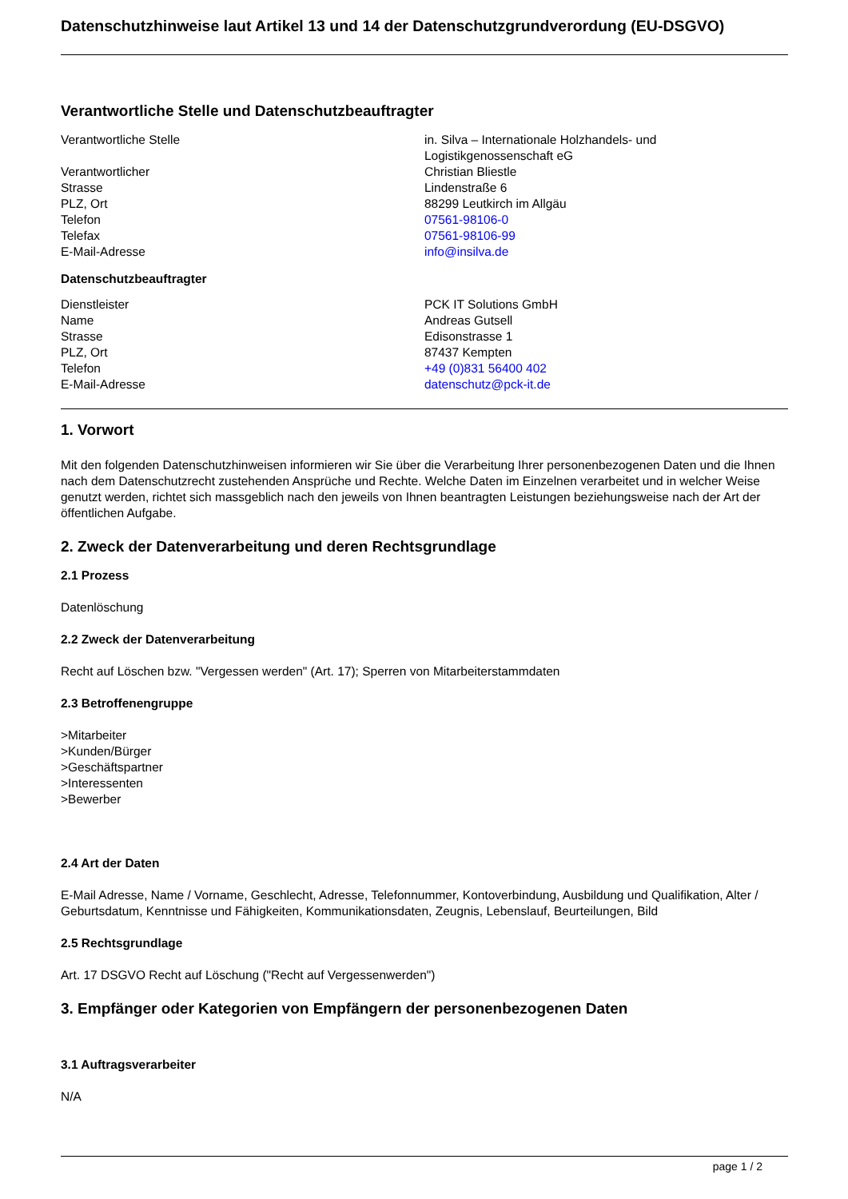Datenschutzhinweise laut Artikel 13 und 14 der Datenschutzgrundverordung (EU-DSGVO)
Verantwortliche Stelle und Datenschutzbeauftragter
| Verantwortliche Stelle | in. Silva – Internationale Holzhandels- und Logistikgenossenschaft eG |
| Verantwortlicher | Christian Bliestle |
| Strasse | Lindenstraße 6 |
| PLZ, Ort | 88299 Leutkirch im Allgäu |
| Telefon | 07561-98106-0 |
| Telefax | 07561-98106-99 |
| E-Mail-Adresse | info@insilva.de |
Datenschutzbeauftragter
| Dienstleister | PCK IT Solutions GmbH |
| Name | Andreas Gutsell |
| Strasse | Edisonstrasse 1 |
| PLZ, Ort | 87437 Kempten |
| Telefon | +49 (0)831 56400 402 |
| E-Mail-Adresse | datenschutz@pck-it.de |
1. Vorwort
Mit den folgenden Datenschutzhinweisen informieren wir Sie über die Verarbeitung Ihrer personenbezogenen Daten und die Ihnen nach dem Datenschutzrecht zustehenden Ansprüche und Rechte. Welche Daten im Einzelnen verarbeitet und in welcher Weise genutzt werden, richtet sich massgeblich nach den jeweils von Ihnen beantragten Leistungen beziehungsweise nach der Art der öffentlichen Aufgabe.
2. Zweck der Datenverarbeitung und deren Rechtsgrundlage
2.1 Prozess
Datenlöschung
2.2 Zweck der Datenverarbeitung
Recht auf Löschen bzw. "Vergessen werden" (Art. 17); Sperren von Mitarbeiterstammdaten
2.3 Betroffenengruppe
>Mitarbeiter
>Kunden/Bürger
>Geschäftspartner
>Interessenten
>Bewerber
2.4 Art der Daten
E-Mail Adresse, Name / Vorname, Geschlecht, Adresse, Telefonnummer, Kontoverbindung, Ausbildung und Qualifikation, Alter / Geburtsdatum, Kenntnisse und Fähigkeiten, Kommunikationsdaten, Zeugnis, Lebenslauf, Beurteilungen, Bild
2.5 Rechtsgrundlage
Art. 17 DSGVO Recht auf Löschung ("Recht auf Vergessenwerden")
3. Empfänger oder Kategorien von Empfängern der personenbezogenen Daten
3.1 Auftragsverarbeiter
N/A
page 1 / 2